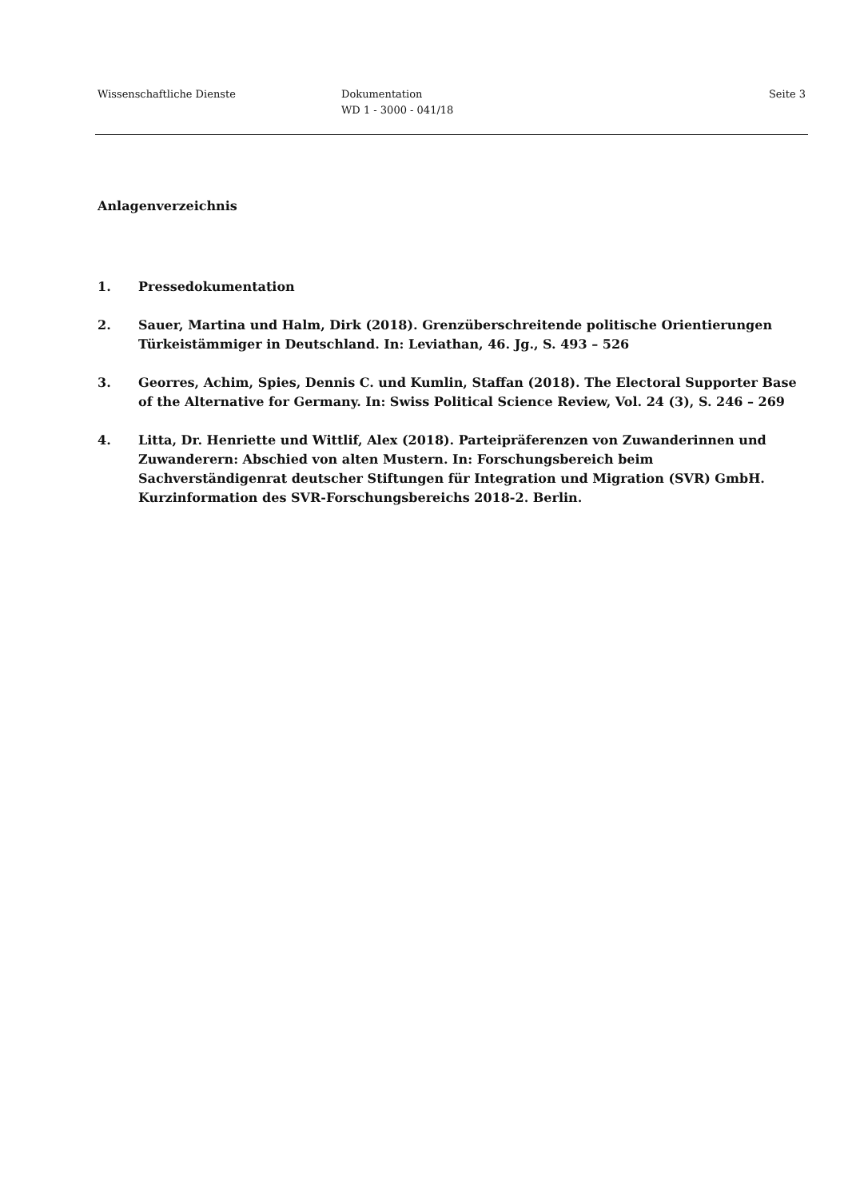Wissenschaftliche Dienste Dokumentation
WD 1 - 3000 - 041/18
Seite 3
Anlagenverzeichnis
1. Pressedokumentation
2. Sauer, Martina und Halm, Dirk (2018). Grenzüberschreitende politische Orientierungen Türkeistämmiger in Deutschland. In: Leviathan, 46. Jg., S. 493 – 526
3. Georres, Achim, Spies, Dennis C. und Kumlin, Staffan (2018). The Electoral Supporter Base of the Alternative for Germany. In: Swiss Political Science Review, Vol. 24 (3), S. 246 – 269
4. Litta, Dr. Henriette und Wittlif, Alex (2018). Parteipräferenzen von Zuwanderinnen und Zuwanderern: Abschied von alten Mustern. In: Forschungsbereich beim Sachverständigenrat deutscher Stiftungen für Integration und Migration (SVR) GmbH. Kurzinformation des SVR-Forschungsbereichs 2018-2. Berlin.